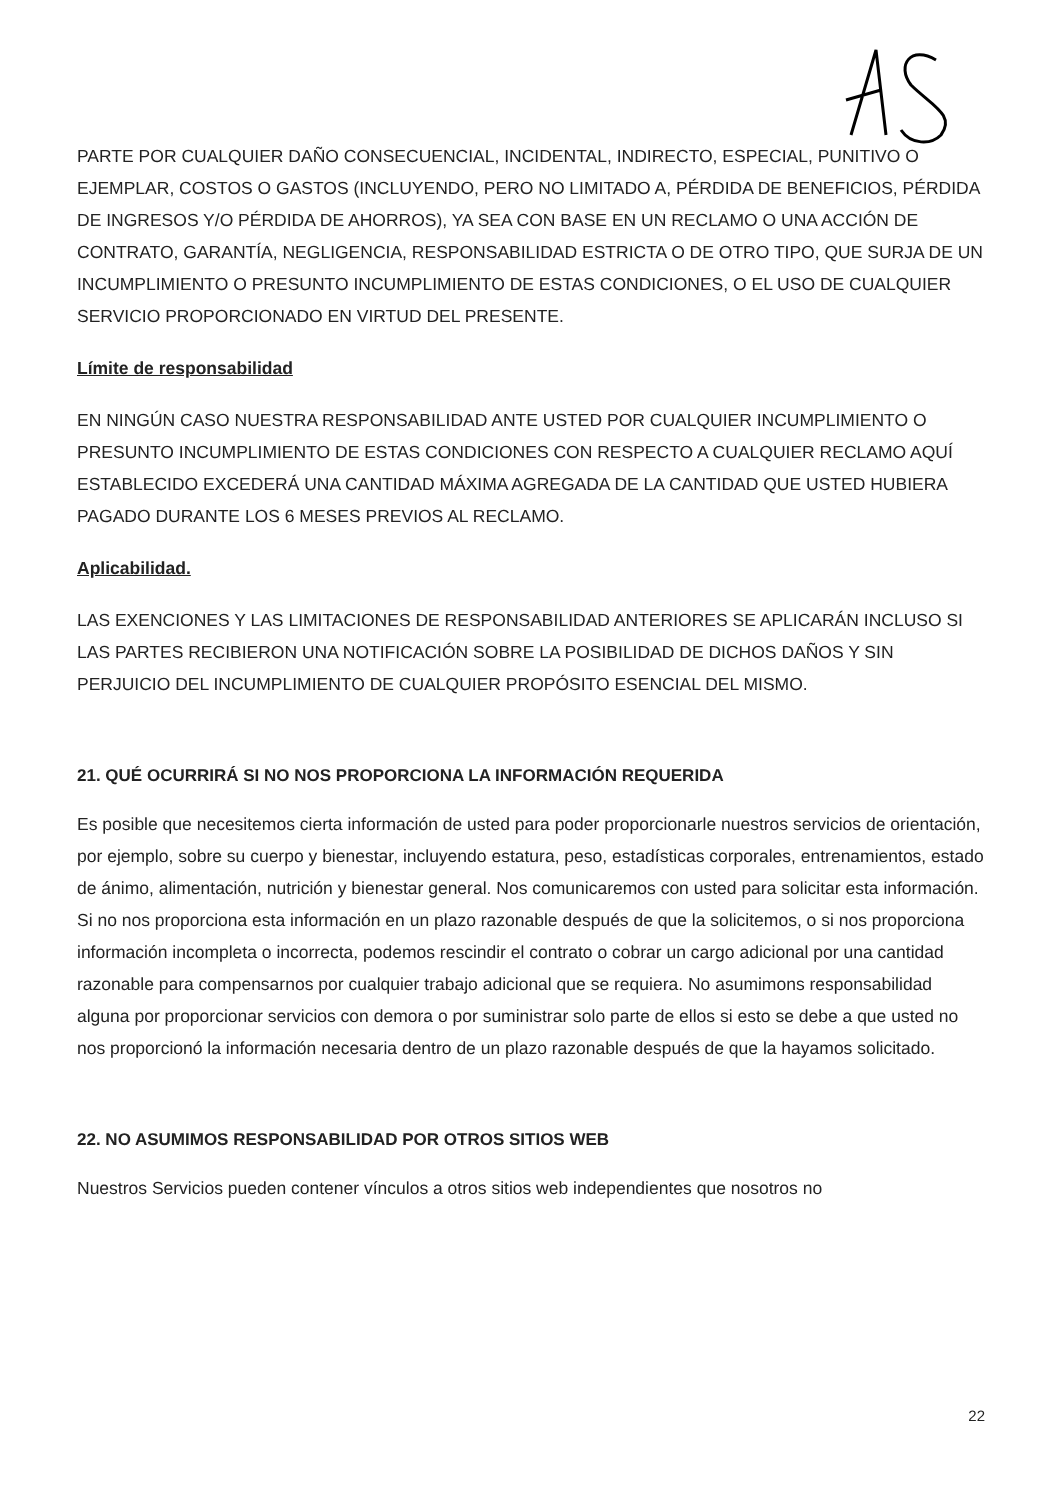PARTE POR CUALQUIER DAÑO CONSECUENCIAL, INCIDENTAL, INDIRECTO, ESPECIAL, PUNITIVO O EJEMPLAR, COSTOS O GASTOS (INCLUYENDO, PERO NO LIMITADO A, PÉRDIDA DE BENEFICIOS, PÉRDIDA DE INGRESOS Y/O PÉRDIDA DE AHORROS), YA SEA CON BASE EN UN RECLAMO O UNA ACCIÓN DE CONTRATO, GARANTÍA, NEGLIGENCIA, RESPONSABILIDAD ESTRICTA O DE OTRO TIPO, QUE SURJA DE UN INCUMPLIMIENTO O PRESUNTO INCUMPLIMIENTO DE ESTAS CONDICIONES, O EL USO DE CUALQUIER SERVICIO PROPORCIONADO EN VIRTUD DEL PRESENTE.
Límite de responsabilidad
EN NINGÚN CASO NUESTRA RESPONSABILIDAD ANTE USTED POR CUALQUIER INCUMPLIMIENTO O PRESUNTO INCUMPLIMIENTO DE ESTAS CONDICIONES CON RESPECTO A CUALQUIER RECLAMO AQUÍ ESTABLECIDO EXCEDERÁ UNA CANTIDAD MÁXIMA AGREGADA DE LA CANTIDAD QUE USTED HUBIERA PAGADO DURANTE LOS 6 MESES PREVIOS AL RECLAMO.
Aplicabilidad.
LAS EXENCIONES Y LAS LIMITACIONES DE RESPONSABILIDAD ANTERIORES SE APLICARÁN INCLUSO SI LAS PARTES RECIBIERON UNA NOTIFICACIÓN SOBRE LA POSIBILIDAD DE DICHOS DAÑOS Y SIN PERJUICIO DEL INCUMPLIMIENTO DE CUALQUIER PROPÓSITO ESENCIAL DEL MISMO.
21. QUÉ OCURRIRÁ SI NO NOS PROPORCIONA LA INFORMACIÓN REQUERIDA
Es posible que necesitemos cierta información de usted para poder proporcionarle nuestros servicios de orientación, por ejemplo, sobre su cuerpo y bienestar, incluyendo estatura, peso, estadísticas corporales, entrenamientos, estado de ánimo, alimentación, nutrición y bienestar general. Nos comunicaremos con usted para solicitar esta información. Si no nos proporciona esta información en un plazo razonable después de que la solicitemos, o si nos proporciona información incompleta o incorrecta, podemos rescindir el contrato o cobrar un cargo adicional por una cantidad razonable para compensarnos por cualquier trabajo adicional que se requiera. No asumimons responsabilidad alguna por proporcionar servicios con demora o por suministrar solo parte de ellos si esto se debe a que usted no nos proporcionó la información necesaria dentro de un plazo razonable después de que la hayamos solicitado.
22. NO ASUMIMOS RESPONSABILIDAD POR OTROS SITIOS WEB
Nuestros Servicios pueden contener vínculos a otros sitios web independientes que nosotros no
22